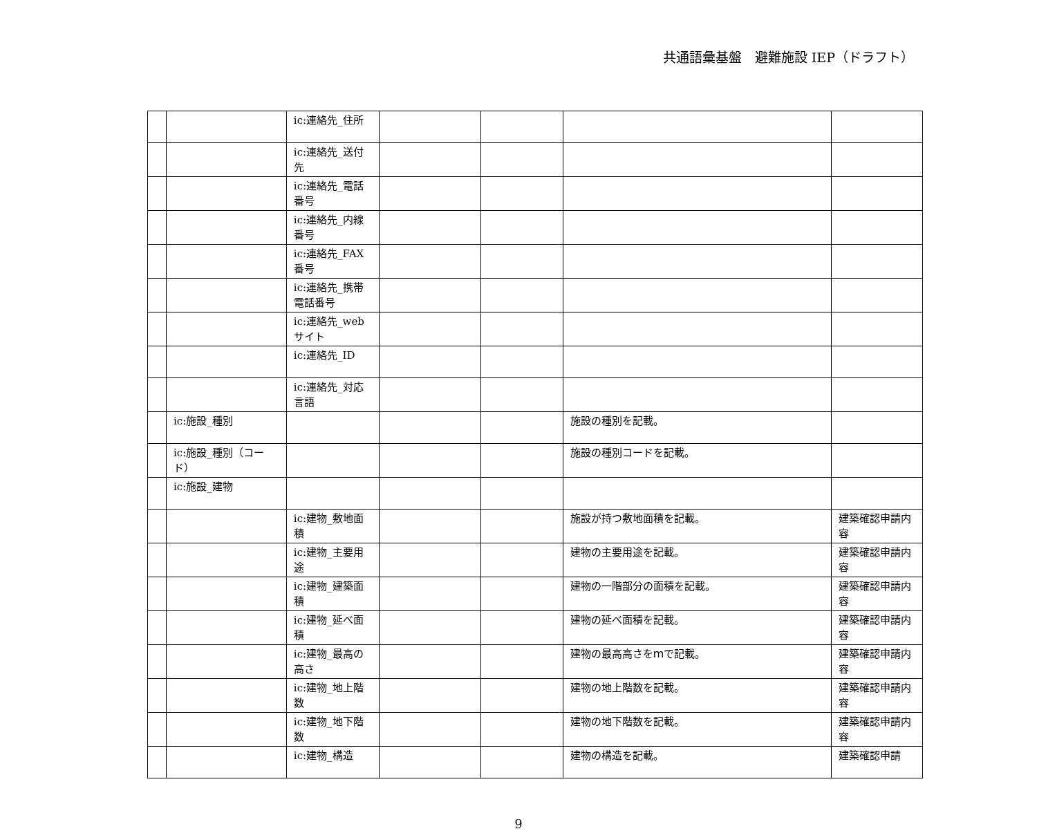共通語彙基盤　避難施設 IEP（ドラフト）
| | | ic:連絡先_住所 | | | | |
| | | ic:連絡先_送付先 | | | | |
| | | ic:連絡先_電話番号 | | | | |
| | | ic:連絡先_内線番号 | | | | |
| | | ic:連絡先_FAX番号 | | | | |
| | | ic:連絡先_携帯電話番号 | | | | |
| | | ic:連絡先_webサイト | | | | |
| | | ic:連絡先_ID | | | | |
| | | ic:連絡先_対応言語 | | | | |
| | ic:施設_種別 | | | | 施設の種別を記載。 | |
| | ic:施設_種別（コード） | | | | 施設の種別コードを記載。 | |
| | ic:施設_建物 | | | | | |
| | | ic:建物_敷地面積 | | | 施設が持つ敷地面積を記載。 | 建築確認申請内容 |
| | | ic:建物_主要用途 | | | 建物の主要用途を記載。 | 建築確認申請内容 |
| | | ic:建物_建築面積 | | | 建物の一階部分の面積を記載。 | 建築確認申請内容 |
| | | ic:建物_延べ面積 | | | 建物の延べ面積を記載。 | 建築確認申請内容 |
| | | ic:建物_最高の高さ | | | 建物の最高高さをｍで記載。 | 建築確認申請内容 |
| | | ic:建物_地上階数 | | | 建物の地上階数を記載。 | 建築確認申請内容 |
| | | ic:建物_地下階数 | | | 建物の地下階数を記載。 | 建築確認申請内容 |
| | | ic:建物_構造 | | | 建物の構造を記載。 | 建築確認申請 |
9